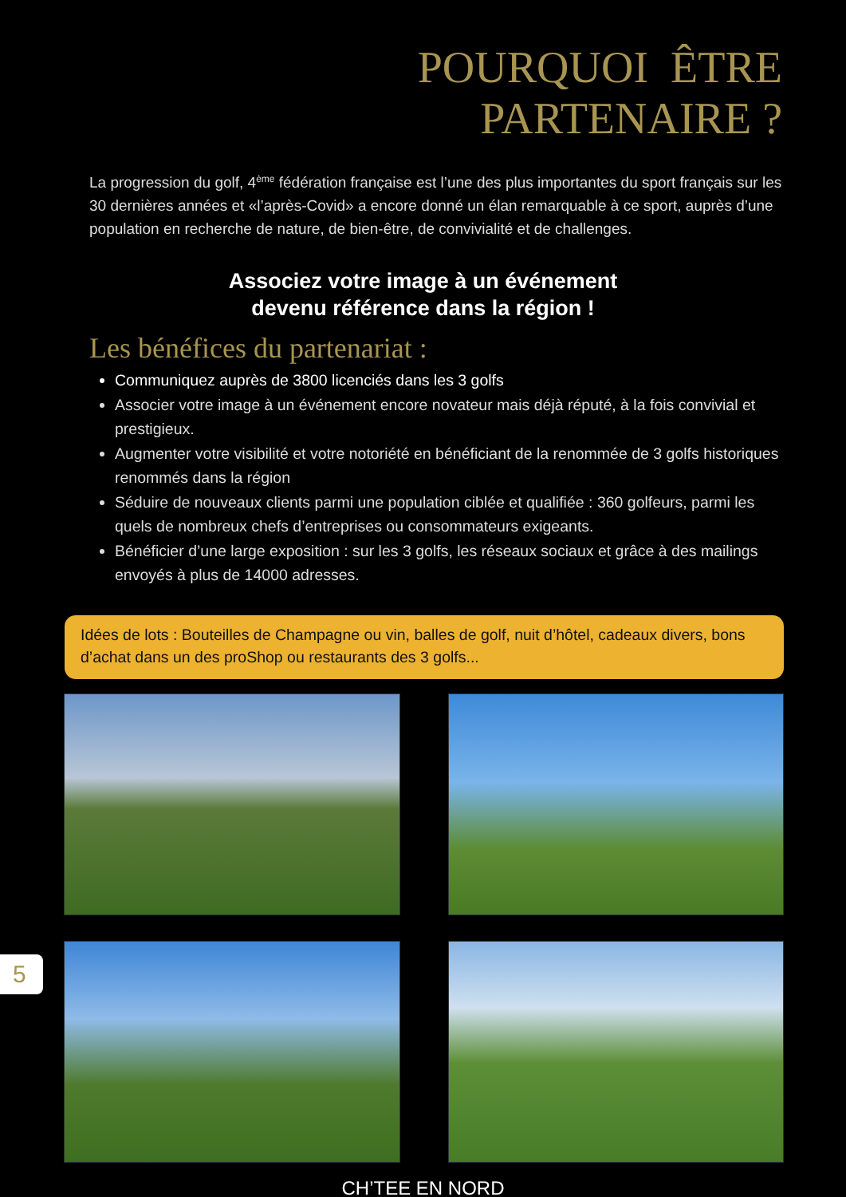POURQUOI ÊTRE
PARTENAIRE ?
La progression du golf, 4<sup>ème</sup> fédération française est l’une des plus importantes du sport français sur les 30 dernières années et «l’après-Covid» a encore donné un élan remarquable à ce sport, auprès d’une population en recherche de nature, de bien-être, de convivialité et de challenges.
Associez votre image à un événement
devenu référence dans la région !
Les bénéfices du partenariat :
Communiquez auprès de 3800 licenciés dans les 3 golfs
Associer votre image à un événement encore novateur mais déjà réputé, à la fois convivial et prestigieux.
Augmenter votre visibilité et votre notoriété en bénéficiant de la renommée de 3 golfs historiques renommés dans la région
Séduire de nouveaux clients parmi une population ciblée et qualifiée : 360 golfeurs, parmi les quels de nombreux chefs d’entreprises ou consommateurs exigeants.
Bénéficier d’une large exposition : sur les 3 golfs, les réseaux sociaux et grâce à des mailings envoyés à plus de 14000 adresses.
Idées de lots : Bouteilles de Champagne ou vin, balles de golf, nuit d’hôtel, cadeaux divers, bons d’achat dans un des proShop ou restaurants des 3 golfs...
CH’TEE EN NORD
5